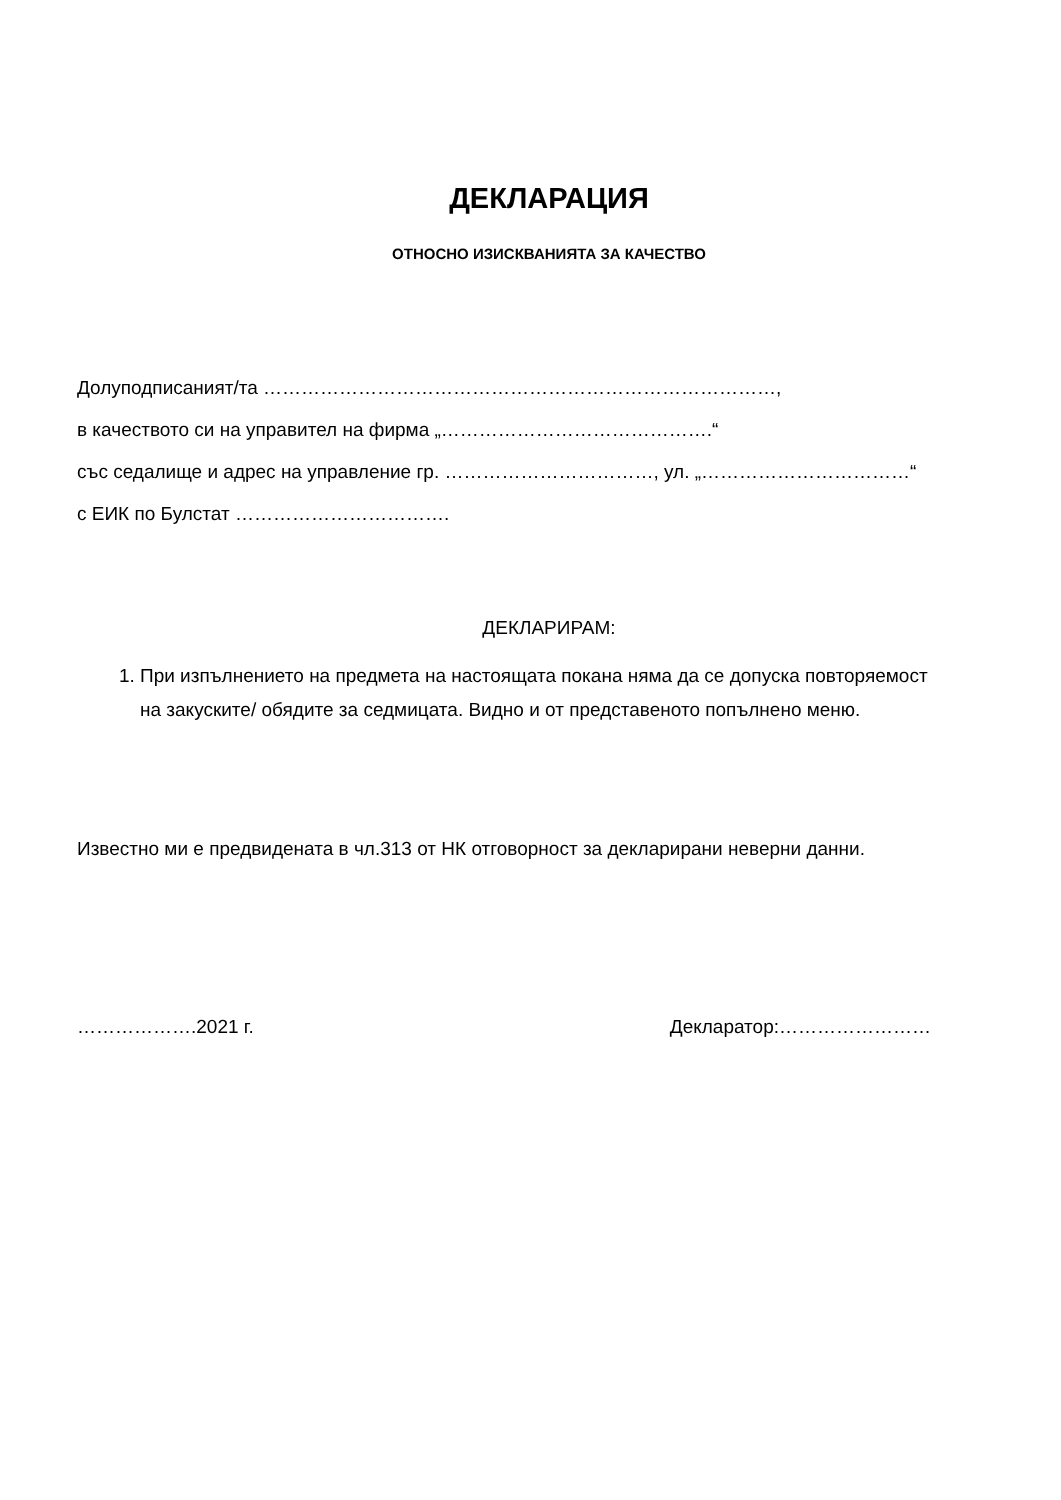ДЕКЛАРАЦИЯ
ОТНОСНО ИЗИСКВАНИЯТА ЗА КАЧЕСТВО
Долуподписаният/та ………………………………………………………………………,
в качеството си на управител на фирма „…………………………………….“
със седалище и адрес на управление гр. ……………………………, ул. „……………………………“
с ЕИК по Булстат …………………………….
ДЕКЛАРИРАМ:
1. При изпълнението на предмета на настоящата покана няма да се допуска повторяемост на закуските/ обядите за седмицата. Видно и от представеното попълнено меню.
Известно ми е предвидената в чл.313 от НК отговорност за декларирани неверни данни.
……………….2021 г. Декларатор:……………………